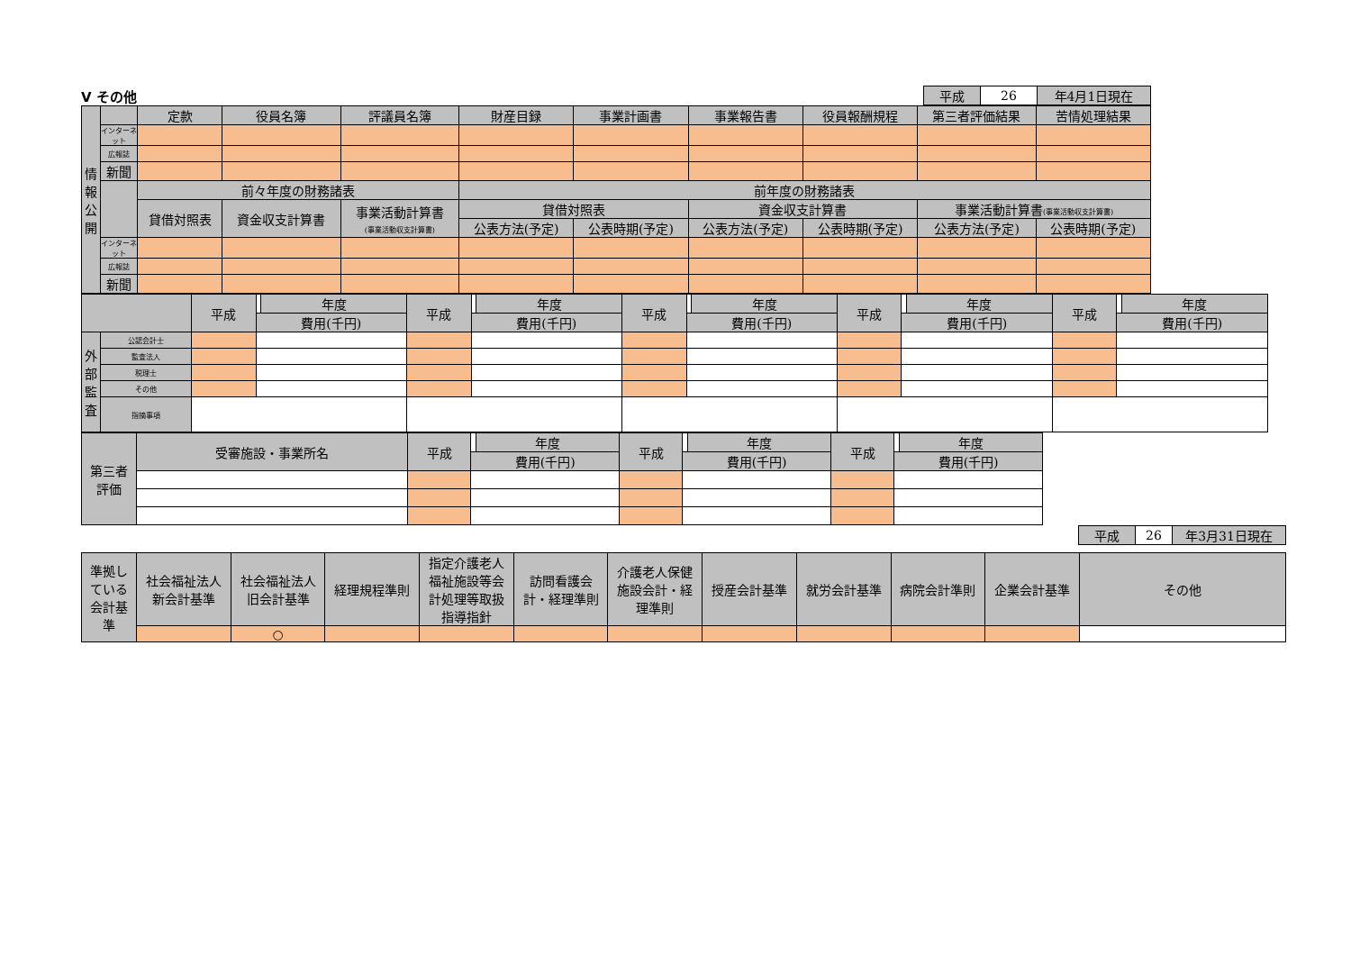Ⅴ その他
| 平成 | 26 | 年4月1日現在 |
| 情 報 公 開 | | 定款 | 役員名簿 | 評議員名簿 | 財産目録 | 事業計画書 | 事業報告書 | 役員報酬規程 | 第三者評価結果 | 苦情処理結果 |
| | インターネット | | | | | | | | | |
| | 広報誌 | | | | | | | | | |
| | 新聞 | | | | | | | | | |
| | | 前々年度の財務諸表 | | | 前年度の財務諸表 | | | | | |
| | | 貸借対照表 | 資金収支計算書 | 事業活動計算書 (事業活動収支計算書) | 貸借対照表 | | 資金収支計算書 | | 事業活動計算書 (事業活動収支計算書) | |
| | | | | | 公表方法(予定) | 公表時期(予定) | 公表方法(予定) | 公表時期(予定) | 公表方法(予定) | 公表時期(予定) |
| | インターネット | | | | | | | | | |
| | 広報誌 | | | | | | | | | |
| | 新聞 | | | | | | | | | |
| | | 平成 | | 年度 | 平成 | | 年度 | 平成 | | 年度 | 平成 | | 年度 | 平成 | | 年度 |
| | | | 費用(千円) | | | 費用(千円) | | | 費用(千円) | | | 費用(千円) | | | 費用(千円) | |
| 外 部 監 査 | 公認会計士 | | | | | | | | | | | | | | | |
| | 監査法人 | | | | | | | | | | | | | | | |
| | 税理士 | | | | | | | | | | | | | | | |
| | その他 | | | | | | | | | | | | | | | |
| | 指摘事項 | | | | | | | | | | | | | | | |
| 第三者 評価 | 受審施設・事業所名 | 平成 | | 年度 | 平成 | | 年度 | 平成 | | 年度 |
| | | | 費用(千円) | | | 費用(千円) | | | 費用(千円) | |
| 平成 | 26 | 年3月31日現在 |
| 準拠し ている 会計基 準 | 社会福祉法人 新会計基準 | 社会福祉法人 旧会計基準 | 経理規程準則 | 指定介護老人 福祉施設等会 計処理等取扱 指導指針 | 訪問看護会 計・経理準則 | 介護老人保健 施設会計・経 理準則 | 授産会計基準 | 就労会計基準 | 病院会計準則 | 企業会計基準 | その他 |
| | | ○ | | | | | | | | | |